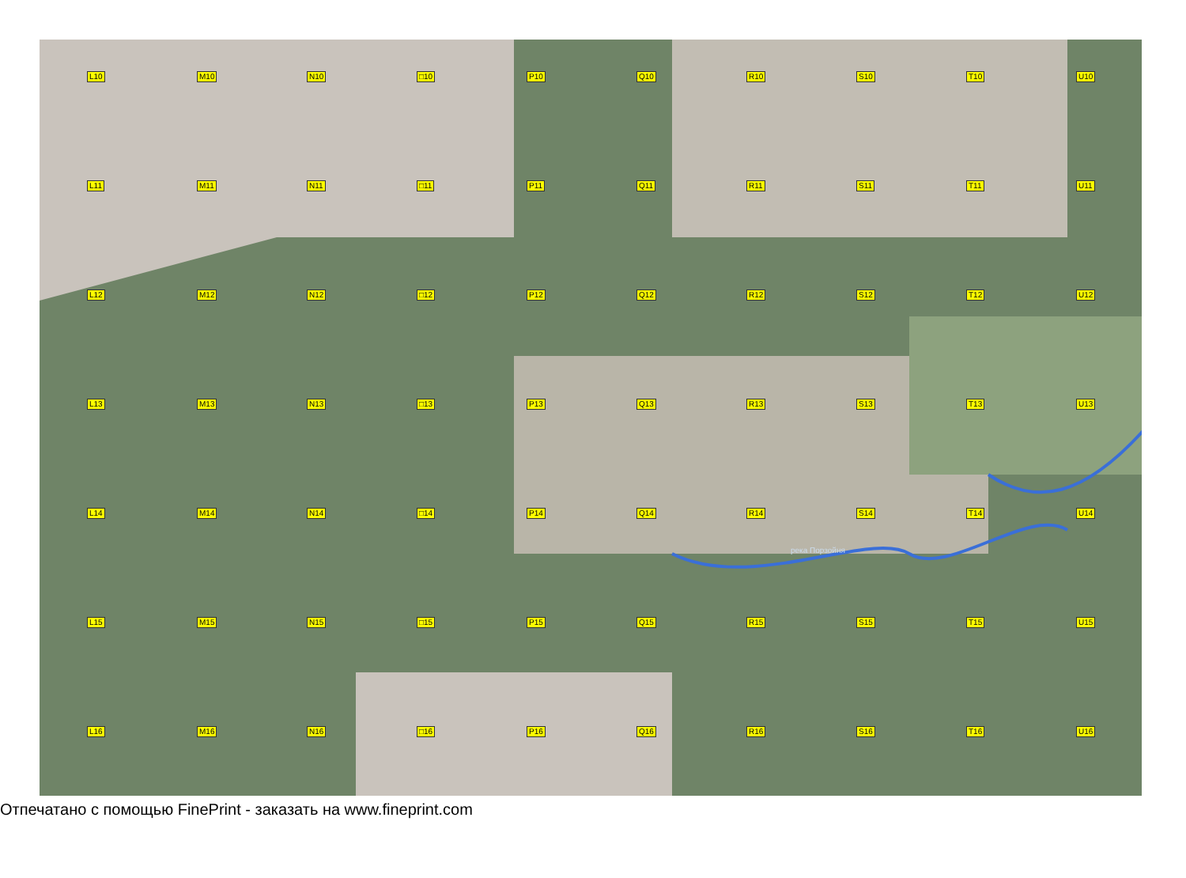L10 M10 N10 □10 P10 Q10 R10 S10 T10 U10 L11 M11 N11 □11 P11 Q11 R11 S11 T11 U11 L12 M12 N12 □12 P12 Q12 R12 S12 T12 U12 L13 M13 N13 □13 P13 Q13 R13 S13 T13 U13 L14 M14 N14 □14 P14 Q14 R14 S14 T14 U14 L15 M15 N15 □15 P15 Q15 R15 S15 T15 U15 L16 M16 N16 □16 P16 Q16 R16 S16 T16 U16
река Порзойня
Отпечатано с помощью FinePrint - заказать на www.fineprint.com